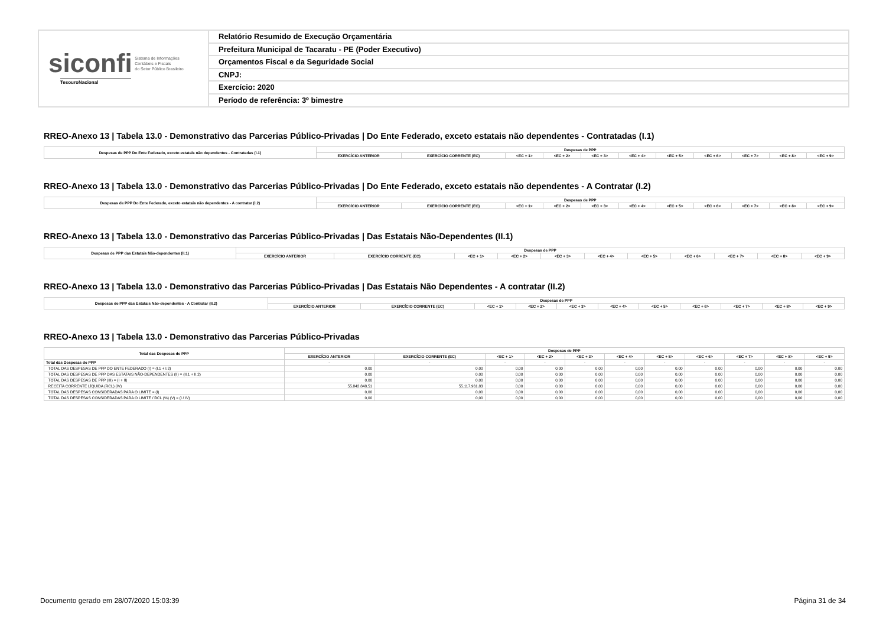siconfi Sistema de Informações
Contábeis e Fiscais
do Setor Público Brasileiro
TesouroNacional
Relatório Resumido de Execução Orçamentária
Prefeitura Municipal de Tacaratu - PE (Poder Executivo)
Orçamentos Fiscal e da Seguridade Social
CNPJ:
Exercício: 2020
Período de referência: 3º bimestre
RREO-Anexo 13 | Tabela 13.0 - Demonstrativo das Parcerias Público-Privadas | Do Ente Federado, exceto estatais não dependentes - Contratadas (I.1)
| Despesas de PPP Do Ente Federado, exceto estatais não dependentes - Contratadas (I.1) | Despesas de PPP | | | | | | | | | | |
| --- | --- | --- | --- | --- | --- | --- | --- | --- | --- | --- | --- |
| | EXERCÍCIO ANTERIOR | EXERCÍCIO CORRENTE (EC) | <EC + 1> | <EC + 2> | <EC + 3> | <EC + 4> | <EC + 5> | <EC + 6> | <EC + 7> | <EC + 8> | <EC + 9> |
RREO-Anexo 13 | Tabela 13.0 - Demonstrativo das Parcerias Público-Privadas | Do Ente Federado, exceto estatais não dependentes - A Contratar (I.2)
| Despesas de PPP Do Ente Federado, exceto estatais não dependentes - A contratar (I.2) | Despesas de PPP | | | | | | | | | | |
| --- | --- | --- | --- | --- | --- | --- | --- | --- | --- | --- | --- |
| | EXERCÍCIO ANTERIOR | EXERCÍCIO CORRENTE (EC) | <EC + 1> | <EC + 2> | <EC + 3> | <EC + 4> | <EC + 5> | <EC + 6> | <EC + 7> | <EC + 8> | <EC + 9> |
RREO-Anexo 13 | Tabela 13.0 - Demonstrativo das Parcerias Público-Privadas | Das Estatais Não-Dependentes (II.1)
| Despesas de PPP das Estatais Não-dependentes (II.1) | Despesas de PPP | | | | | | | | | | |
| --- | --- | --- | --- | --- | --- | --- | --- | --- | --- | --- | --- |
| | EXERCÍCIO ANTERIOR | EXERCÍCIO CORRENTE (EC) | <EC + 1> | <EC + 2> | <EC + 3> | <EC + 4> | <EC + 5> | <EC + 6> | <EC + 7> | <EC + 8> | <EC + 9> |
RREO-Anexo 13 | Tabela 13.0 - Demonstrativo das Parcerias Público-Privadas | Das Estatais Não Dependentes - A contratar (II.2)
| Despesas de PPP das Estatais Não-dependentes - A Contratar (II.2) | Despesas de PPP | | | | | | | | | | |
| --- | --- | --- | --- | --- | --- | --- | --- | --- | --- | --- | --- |
| | EXERCÍCIO ANTERIOR | EXERCÍCIO CORRENTE (EC) | <EC + 1> | <EC + 2> | <EC + 3> | <EC + 4> | <EC + 5> | <EC + 6> | <EC + 7> | <EC + 8> | <EC + 9> |
RREO-Anexo 13 | Tabela 13.0 - Demonstrativo das Parcerias Público-Privadas
| Total das Despesas de PPP | Despesas de PPP | | | | | | | | | | |
| --- | --- | --- | --- | --- | --- | --- | --- | --- | --- | --- | --- |
| | EXERCÍCIO ANTERIOR | EXERCÍCIO CORRENTE (EC) | <EC + 1> | <EC + 2> | <EC + 3> | <EC + 4> | <EC + 5> | <EC + 6> | <EC + 7> | <EC + 8> | <EC + 9> |
| Total das Despesas de PPP | - | - | - | - | - | - | - | - | - | - | - |
| TOTAL DAS DESPESAS DE PPP DO ENTE FEDERADO (I) = (I.1 + I.2) | 0,00 | 0,00 | 0,00 | 0,00 | 0,00 | 0,00 | 0,00 | 0,00 | 0,00 | 0,00 | 0,00 |
| TOTAL DAS DESPESAS DE PPP DAS ESTATAIS NÃO-DEPENDENTES (II) = (II.1 + II.2) | 0,00 | 0,00 | 0,00 | 0,00 | 0,00 | 0,00 | 0,00 | 0,00 | 0,00 | 0,00 | 0,00 |
| TOTAL DAS DESPESAS DE PPP (III) = (I + II) | 0,00 | 0,00 | 0,00 | 0,00 | 0,00 | 0,00 | 0,00 | 0,00 | 0,00 | 0,00 | 0,00 |
| RECEITA CORRENTE LÍQUIDA (RCL) (IV) | 55.842.848,51 | 55.117.961,83 | 0,00 | 0,00 | 0,00 | 0,00 | 0,00 | 0,00 | 0,00 | 0,00 | 0,00 |
| TOTAL DAS DESPESAS CONSIDERADAS PARA O LIMITE = (I) | 0,00 | 0,00 | 0,00 | 0,00 | 0,00 | 0,00 | 0,00 | 0,00 | 0,00 | 0,00 | 0,00 |
| TOTAL DAS DESPESAS CONSIDERADAS PARA O LIMITE / RCL (%) (V) = (I / IV) | 0,00 | 0,00 | 0,00 | 0,00 | 0,00 | 0,00 | 0,00 | 0,00 | 0,00 | 0,00 | 0,00 |
Documento gerado em 28/07/2020 15:03:39 Página 31 de 34